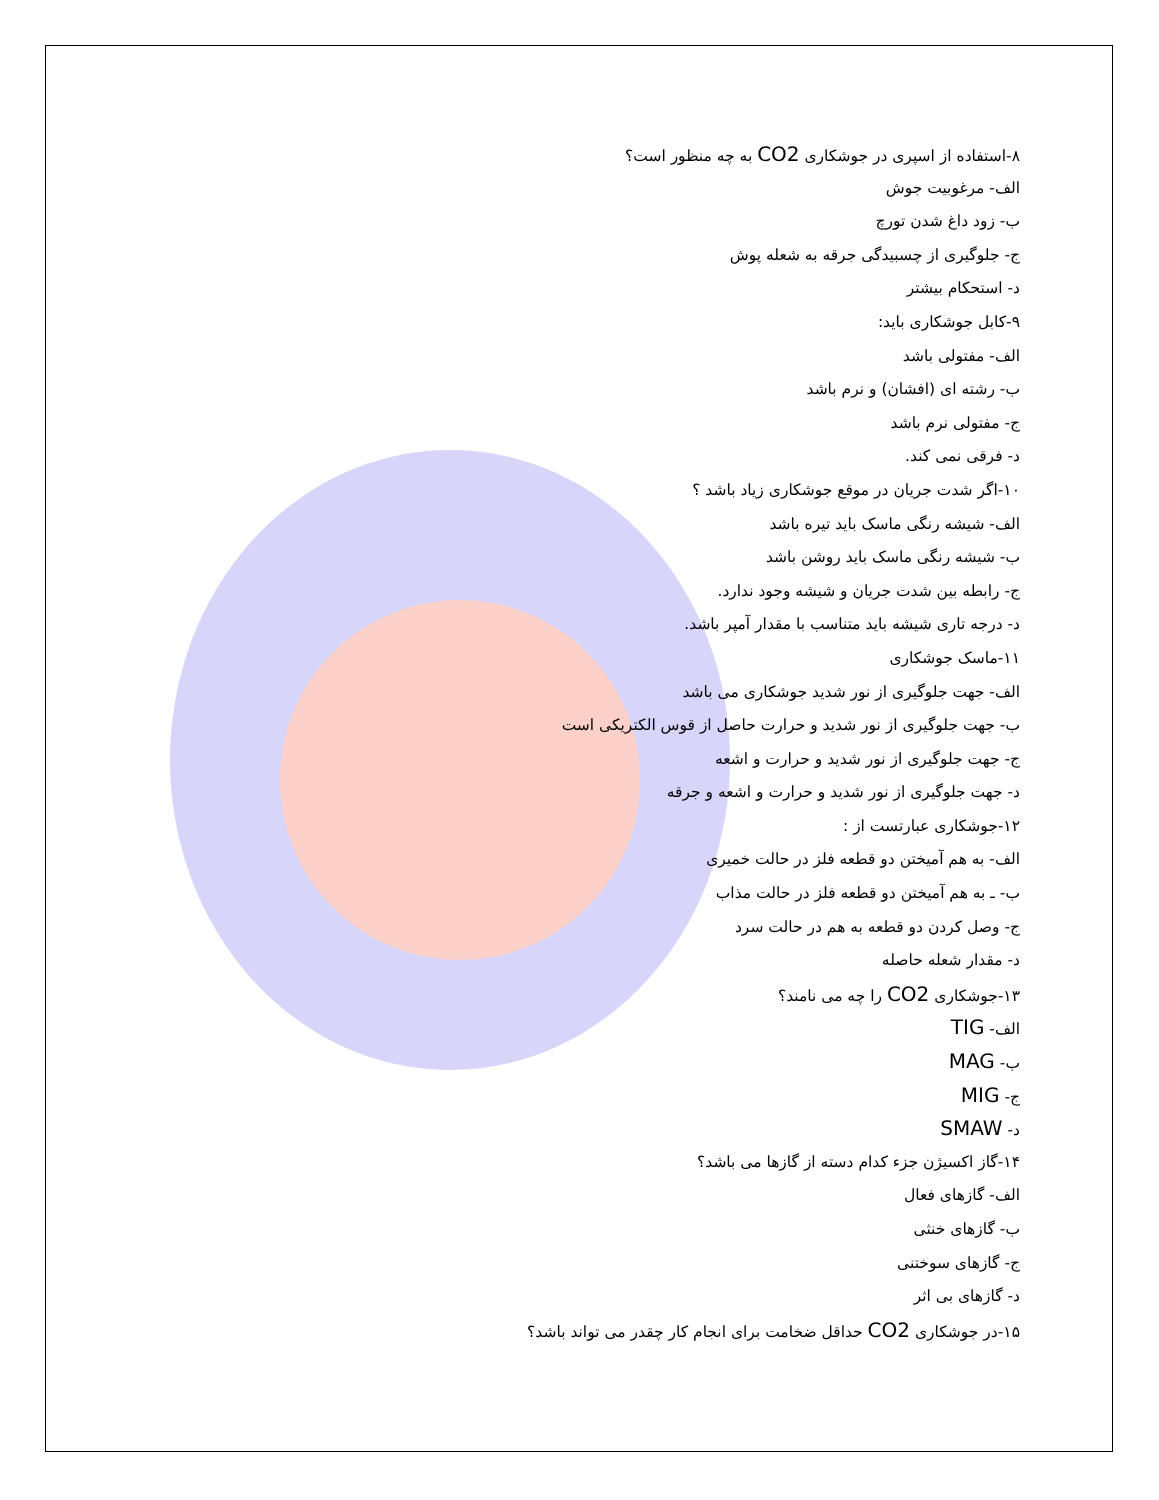۸-استفاده از اسپری در جوشکاری CO2 به چه منظور است؟
الف- مرغوبیت جوش
ب- زود داغ شدن تورچ
ج- جلوگیری از چسبیدگی جرقه به شعله پوش
د- استحکام بیشتر
۹-کابل جوشکاری باید:
الف- مفتولی باشد
ب- رشته ای (افشان) و نرم باشد
ج- مفتولی نرم باشد
د- فرقی نمی کند.
۱۰-اگر شدت جریان در موقع جوشکاری زیاد باشد ؟
الف- شیشه رنگی ماسک باید تیره باشد
ب- شیشه رنگی ماسک باید روشن باشد
ج- رابطه بین شدت جریان و شیشه وجود ندارد.
د- درجه تاری شیشه باید متناسب با مقدار آمپر باشد.
۱۱-ماسک جوشکاری
الف- جهت جلوگیری از نور شدید جوشکاری می باشد
ب- جهت جلوگیری از نور شدید و حرارت حاصل از قوس الکتریکی است
ج- جهت جلوگیری از نور شدید و حرارت و اشعه
د- جهت جلوگیری از نور شدید و حرارت و اشعه و جرقه
۱۲-جوشکاری عبارتست از :
الف- به هم آمیختن دو قطعه فلز در حالت خمیری
ب- ـ به هم آمیختن دو قطعه فلز در حالت مذاب
ج- وصل کردن دو قطعه به هم در حالت سرد
د- مقدار شعله حاصله
۱۳-جوشکاری CO2 را چه می نامند؟
الف- TIG
ب- MAG
ج- MIG
د- SMAW
۱۴-گاز اکسیژن جزء کدام دسته از گازها می باشد؟
الف- گازهای فعال
ب- گازهای خنثی
ج- گازهای سوختنی
د- گازهای بی اثر
۱۵-در جوشکاری CO2 حداقل ضخامت برای انجام کار چقدر می تواند باشد؟